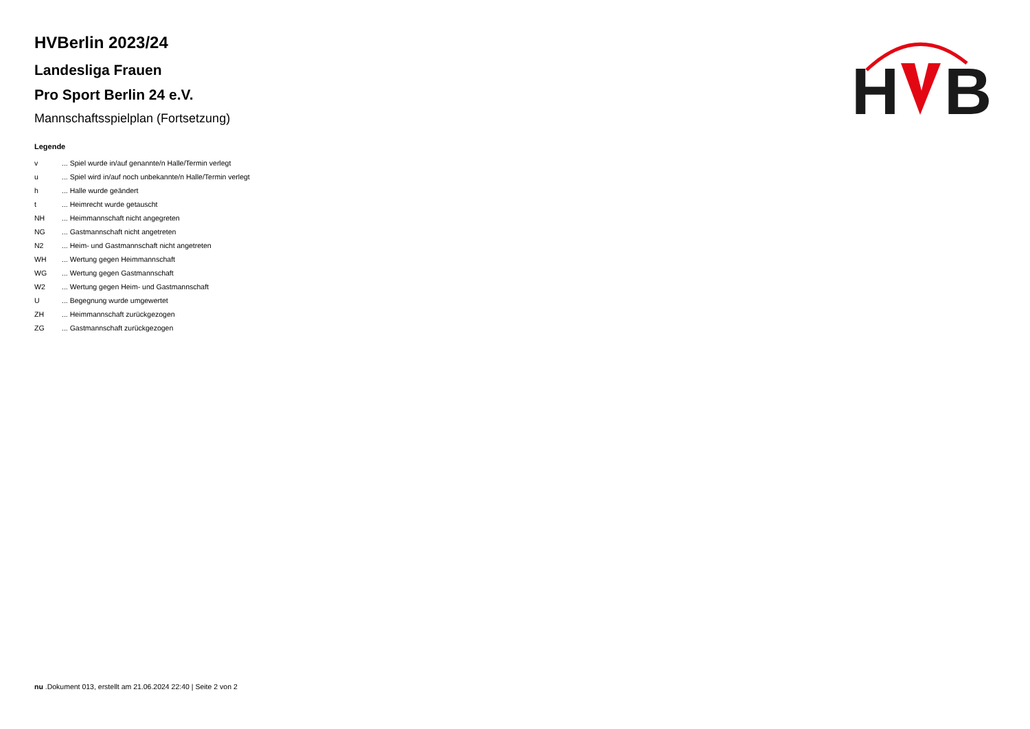H
B
HVBerlin 2023/24
Landesliga Frauen
Pro Sport Berlin 24 e.V.
Mannschaftsspielplan (Fortsetzung)
Legende
| v | ... Spiel wurde in/auf genannte/n Halle/Termin verlegt |
| u | ... Spiel wird in/auf noch unbekannte/n Halle/Termin verlegt |
| h | ... Halle wurde geändert |
| t | ... Heimrecht wurde getauscht |
| NH | ... Heimmannschaft nicht angegreten |
| NG | ... Gastmannschaft nicht angetreten |
| N2 | ... Heim- und Gastmannschaft nicht angetreten |
| WH | ... Wertung gegen Heimmannschaft |
| WG | ... Wertung gegen Gastmannschaft |
| W2 | ... Wertung gegen Heim- und Gastmannschaft |
| U | ... Begegnung wurde umgewertet |
| ZH | ... Heimmannschaft zurückgezogen |
| ZG | ... Gastmannschaft zurückgezogen |
nu .Dokument 013, erstellt am 21.06.2024 22:40 | Seite 2 von 2